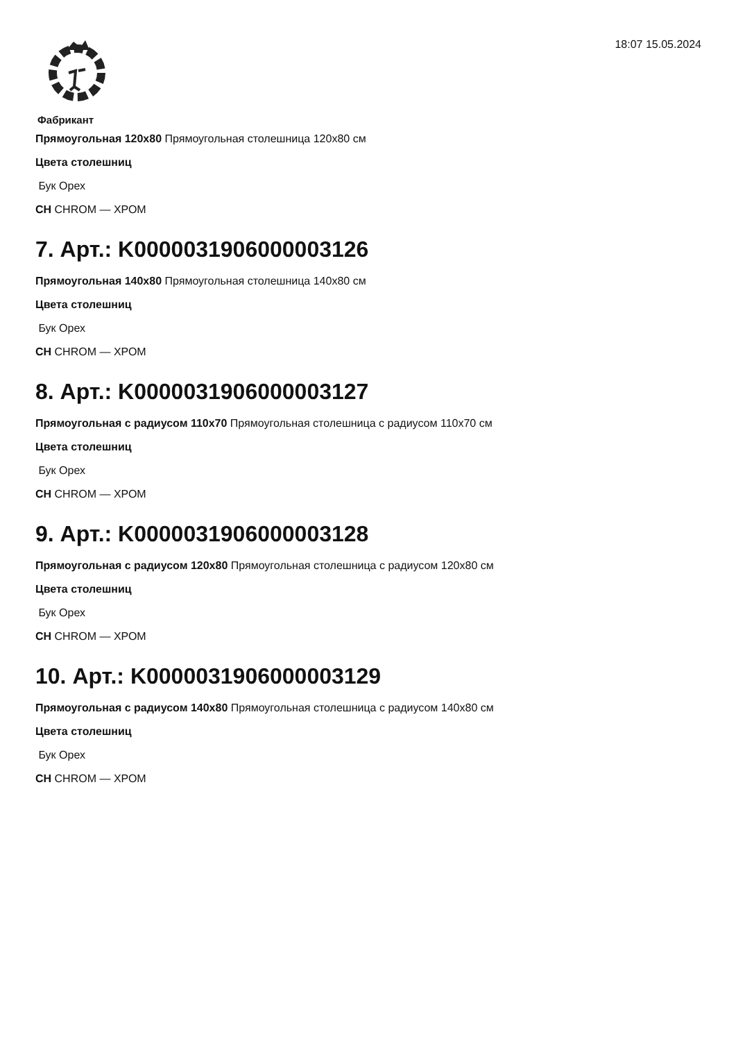18:07 15.05.2024
Фабрикант
Прямоугольная 120x80 Прямоугольная столешница 120x80 см
Цвета столешниц
Бук Орех
CH CHROM — ХРОМ
7. Арт.: K0000031906000003126
Прямоугольная 140x80 Прямоугольная столешница 140x80 см
Цвета столешниц
Бук Орех
CH CHROM — ХРОМ
8. Арт.: K0000031906000003127
Прямоугольная с радиусом 110x70 Прямоугольная столешница с радиусом 110x70 см
Цвета столешниц
Бук Орех
CH CHROM — ХРОМ
9. Арт.: K0000031906000003128
Прямоугольная с радиусом 120x80 Прямоугольная столешница с радиусом 120x80 см
Цвета столешниц
Бук Орех
CH CHROM — ХРОМ
10. Арт.: K0000031906000003129
Прямоугольная с радиусом 140x80 Прямоугольная столешница с радиусом 140x80 см
Цвета столешниц
Бук Орех
CH CHROM — ХРОМ